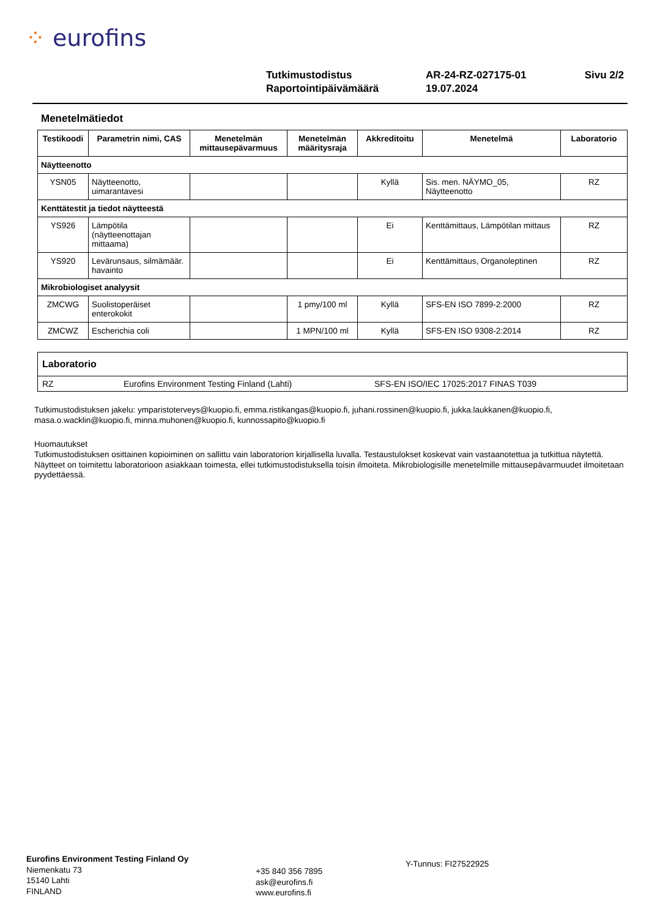⁘ eurofins
| Tutkimustodistus | AR-24-RZ-027175-01 | Sivu 2/2 |
| Raportointipäivämäärä | 19.07.2024 | |
Menetelmätiedot
| Testikoodi | Parametrin nimi, CAS | Menetelmän mittausepävarmuus | Menetelmän määritysraja | Akkreditoitu | Menetelmä | Laboratorio |
| --- | --- | --- | --- | --- | --- | --- |
| Näytteenotto | | | | | | |
| YSN05 | Näytteenotto, uimarantavesi | | | Kyllä | Sis. men. NÄYMO_05, Näytteenotto | RZ |
| Kenttätestit ja tiedot näytteestä | | | | | | |
| YS926 | Lämpötila (näytteenottajan mittaama) | | | Ei | Kenttämittaus, Lämpötilan mittaus | RZ |
| YS920 | Levärunsaus, silmämäär. havainto | | | Ei | Kenttämittaus, Organoleptinen | RZ |
| Mikrobiologiset analyysit | | | | | | |
| ZMCWG | Suolistoperäiset enterokokit | | 1 pmy/100 ml | Kyllä | SFS-EN ISO 7899-2:2000 | RZ |
| ZMCWZ | Escherichia coli | | 1 MPN/100 ml | Kyllä | SFS-EN ISO 9308-2:2014 | RZ |
Laboratorio
RZ Eurofins Environment Testing Finland (Lahti) SFS-EN ISO/IEC 17025:2017 FINAS T039
Tutkimustodistuksen jakelu: ymparistoterveys@kuopio.fi, emma.ristikangas@kuopio.fi, juhani.rossinen@kuopio.fi, jukka.laukkanen@kuopio.fi, masa.o.wacklin@kuopio.fi, minna.muhonen@kuopio.fi, kunnossapito@kuopio.fi
Huomautukset
Tutkimustodistuksen osittainen kopioiminen on sallittu vain laboratorion kirjallisella luvalla. Testaustulokset koskevat vain vastaanotettua ja tutkittua näytettä. Näytteet on toimitettu laboratorioon asiakkaan toimesta, ellei tutkimustodistuksella toisin ilmoiteta. Mikrobiologisille menetelmille mittausepävarmuudet ilmoitetaan pyydettäessä.
Eurofins Environment Testing Finland Oy
Niemenkatu 73
15140 Lahti
FINLAND
+35 840 356 7895
ask@eurofins.fi
www.eurofins.fi
Y-Tunnus: FI27522925